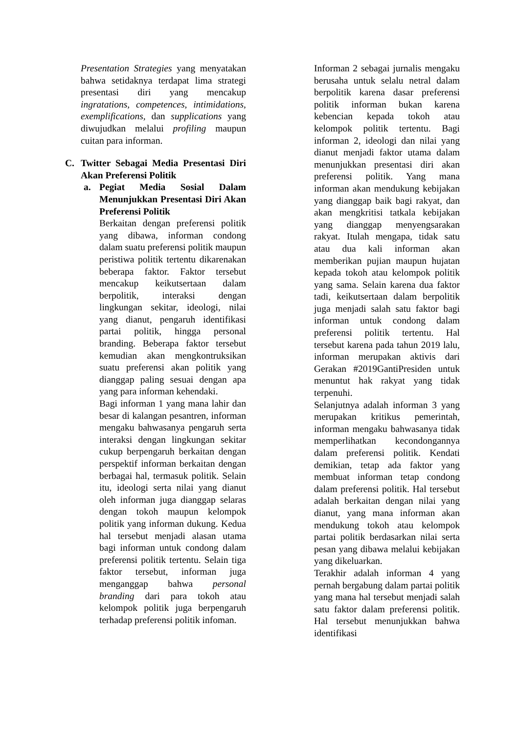Presentation Strategies yang menyatakan bahwa setidaknya terdapat lima strategi presentasi diri yang mencakup ingratations, competences, intimidations, exemplifications, dan supplications yang diwujudkan melalui profiling maupun cuitan para informan.
C. Twitter Sebagai Media Presentasi Diri Akan Preferensi Politik
a. Pegiat Media Sosial Dalam Menunjukkan Presentasi Diri Akan Preferensi Politik
Berkaitan dengan preferensi politik yang dibawa, informan condong dalam suatu preferensi politik maupun peristiwa politik tertentu dikarenakan beberapa faktor. Faktor tersebut mencakup keikutsertaan dalam berpolitik, interaksi dengan lingkungan sekitar, ideologi, nilai yang dianut, pengaruh identifikasi partai politik, hingga personal branding. Beberapa faktor tersebut kemudian akan mengkontruksikan suatu preferensi akan politik yang dianggap paling sesuai dengan apa yang para informan kehendaki.
Bagi informan 1 yang mana lahir dan besar di kalangan pesantren, informan mengaku bahwasanya pengaruh serta interaksi dengan lingkungan sekitar cukup berpengaruh berkaitan dengan perspektif informan berkaitan dengan berbagai hal, termasuk politik. Selain itu, ideologi serta nilai yang dianut oleh informan juga dianggap selaras dengan tokoh maupun kelompok politik yang informan dukung. Kedua hal tersebut menjadi alasan utama bagi informan untuk condong dalam preferensi politik tertentu. Selain tiga faktor tersebut, informan juga menganggap bahwa personal branding dari para tokoh atau kelompok politik juga berpengaruh terhadap preferensi politik infoman.
Informan 2 sebagai jurnalis mengaku berusaha untuk selalu netral dalam berpolitik karena dasar preferensi politik informan bukan karena kebencian kepada tokoh atau kelompok politik tertentu. Bagi informan 2, ideologi dan nilai yang dianut menjadi faktor utama dalam menunjukkan presentasi diri akan preferensi politik. Yang mana informan akan mendukung kebijakan yang dianggap baik bagi rakyat, dan akan mengkritisi tatkala kebijakan yang dianggap menyengsarakan rakyat. Itulah mengapa, tidak satu atau dua kali informan akan memberikan pujian maupun hujatan kepada tokoh atau kelompok politik yang sama. Selain karena dua faktor tadi, keikutsertaan dalam berpolitik juga menjadi salah satu faktor bagi informan untuk condong dalam preferensi politik tertentu. Hal tersebut karena pada tahun 2019 lalu, informan merupakan aktivis dari Gerakan #2019GantiPresiden untuk menuntut hak rakyat yang tidak terpenuhi.
Selanjutnya adalah informan 3 yang merupakan kritikus pemerintah, informan mengaku bahwasanya tidak memperlihatkan kecondongannya dalam preferensi politik. Kendati demikian, tetap ada faktor yang membuat informan tetap condong dalam preferensi politik. Hal tersebut adalah berkaitan dengan nilai yang dianut, yang mana informan akan mendukung tokoh atau kelompok partai politik berdasarkan nilai serta pesan yang dibawa melalui kebijakan yang dikeluarkan.
Terakhir adalah informan 4 yang pernah bergabung dalam partai politik yang mana hal tersebut menjadi salah satu faktor dalam preferensi politik. Hal tersebut menunjukkan bahwa identifikasi